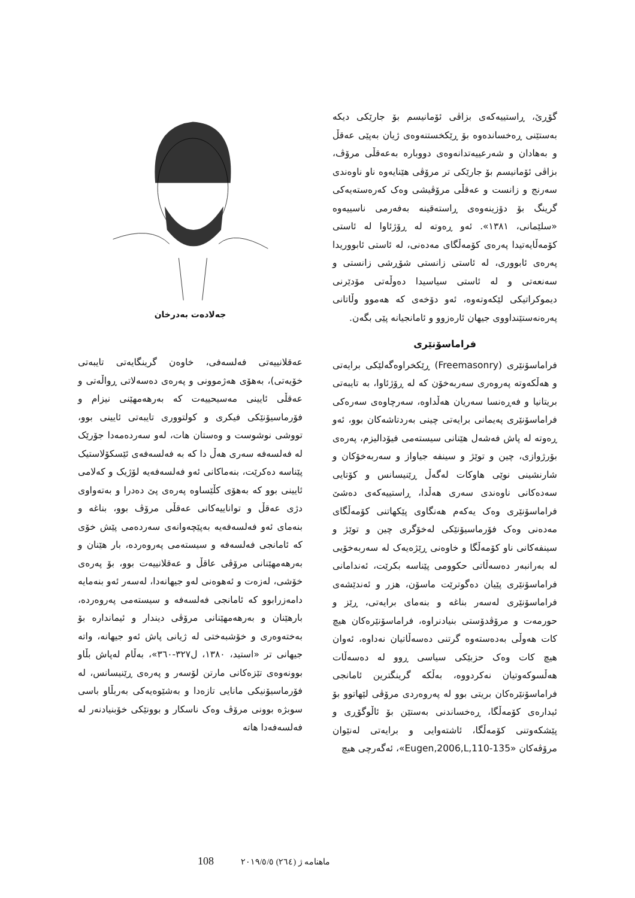جەلادەت بەدرخان
عەقلانییەتی فەلسەفی، خاوەن گرینگایەتی تایبەتی خۆیەتی)، بەهۆی هەژموونی و پەرەی دەسەلاتی ڕواڵەتی و عەقڵی ئایینی مەسیحییەت کە بەرهەمهێنی نیزام و فۆرماسیۆنێکی فیکری و کولتووری تایبەتی ئایینی بوو، تووشی نوشوست و وەستان هات، لەو سەردەمەدا جۆرێک لە فەلسەفە سەری هەڵ دا کە بە فەلسەفەی ئێسکۆلاستیک پێناسە دەکرێت، بنەماکانی ئەو فەلسەفەیە لۆژیک و کەلامی ئایینی بوو کە بەهۆی کڵێساوە پەرەی پێ دەدرا و بەتەواوی دژی عەقڵ و تواناییەکانی عەقڵی مرۆڤ بوو، بناغە و بنەمای ئەو فەلسەفەیە بەپێچەوانەی سەردەمی پێش خۆی کە ئامانجی فەلسەفە و سیستەمی پەروەردە، بار هێنان و بەرهەمهێنانی مرۆڤی عاقڵ و عەقلانییەت بوو، بۆ پەرەی خۆشی، لەزەت و ئەهوەنی لەو جیهانەدا، لەسەر ئەو بنەمایە دامەزرابوو کە ئامانجی فەلسەفە و سیستەمی پەروەردە، بارهێنان و بەرهەمهێنانی مرۆڤی دیندار و ئیمانداره بۆ بەختەوەری و خۆشبەختی لە ژیانی پاش ئەو جیهانە، واتە جیهانی تر «استید، ١٣٨٠، ل٣٢٧-٣٦٠»، بەڵام لەپاش بڵاو بوونەوەی تێزەکانی مارتن لۆسەر و پەرەی ڕێنیسانس، لە فۆرماسیۆنیکی مانایی تازەدا و بەشێوەیەکی بەربڵاو باسی سوبژە بوونی مرۆڤ وەک ناسکار و بوونێکی خۆبنیادنەر لە فەلسەفەدا هاتە
گۆڕێ، ڕاستییەکەی بزاڤی ئۆمانیسم بۆ جارێکی دیکە بەستێنی ڕەخساندەوە بۆ ڕێکخستنەوەی ژیان بەپێی عەقڵ و بەهادان و شەرعییەتدانەوەی دووبارە بەعەقڵی مرۆڤ، بزاڤی ئۆمانیسم بۆ جارێکی تر مرۆڤی هێنایەوە ناو ناوەندی سەرنج و زانست و عەقڵی مرۆڤیشی وەک کەرەستەیەکی گرینگ بۆ دۆزینەوەی ڕاستەقینە بەفەرمی ناسییەوە «سلێمانی، ١٣٨١». ئەو ڕەوتە لە ڕۆژئاوا لە ئاستی کۆمەڵایەتیدا پەرەی کۆمەڵگای مەدەنی، لە ئاستی ئابووریدا پەرەی ئابووری، لە ئاستی زانستی شۆڕشی زانستی و سەنعەتی و لە ئاستی سیاسیدا دەوڵەتی مۆدێرنی دیموکراتیکی لێکەوتەوە، ئەو دۆخەی کە هەموو وڵاتانی پەرەنەستێنداووی جیهان ئارەزوو و ئامانجیانە پێی بگەن.
فراماسۆنێری
فراماسۆنێری (Freemasonry) ڕێکخراوەگەلێکی برایەتی و هەڵکەوتە پەروەری سەربەخۆن کە لە ڕۆژئاوا، بە تایبەتی بریتانیا و فەڕەنسا سەریان هەڵداوە، سەرچاوەی سەرەکی فراماسۆنێری پەیمانی برایەتی چینی بەردتاشەکان بوو، ئەو ڕەوتە لە پاش فەشەل هێنانی سیستەمی فیۆدالیزم، پەرەی بۆرژوازی، چین و توێژ و سینفە جیاواز و سەربەخۆکان و شارنشینی نوێی هاوکات لەگەڵ ڕێنیسانس و کۆتایی سەدەکانی ناوەندی سەری هەڵدا، ڕاستییەکەی دەشێ فراماسۆنێری وەک یەکەم هەنگاوی پێکهاتنی کۆمەڵگای مەدەنی وەک فۆرماسیۆنێکی لەخۆگری چین و توێژ و سینفەکانی ناو کۆمەڵگا و خاوەنی ڕێژەیەک لە سەربەخۆیی لە بەرانبەر دەسەڵاتی حکوومی پێناسە بکرێت، ئەندامانی فراماسۆنێری پێیان دەگوترێت ماسۆن، هزر و ئەندێشەی فراماسۆنێری لەسەر بناغە و بنەمای برایەتی، ڕێز و حورمەت و مرۆڤدۆستی بنیادنراوە، فراماسۆنێرەکان هیچ کات هەوڵی بەدەستەوە گرتنی دەسەڵاتیان نەداوە، ئەوان هیچ کات وەک حزبێکی سیاسی ڕوو لە دەسەڵات هەڵسوکەوتیان نەکردووە، بەڵکە گرینگترین ئامانجی فراماسۆنێرەکان بریتی بوو لە پەروەردی مرۆڤی لێهاتوو بۆ ئیدارەی کۆمەڵگا، ڕەخساندنی بەستێن بۆ ئاڵوگۆڕی و پێشکەوتنی کۆمەڵگا، ئاشتەوایی و برایەتی لەنێوان مرۆڤەکان «Eugen,2006,L,110-135»، ئەگەرچی هیچ
108 ماهنامه ژ (٢٦٤) ٢٠١٩/٥/٥